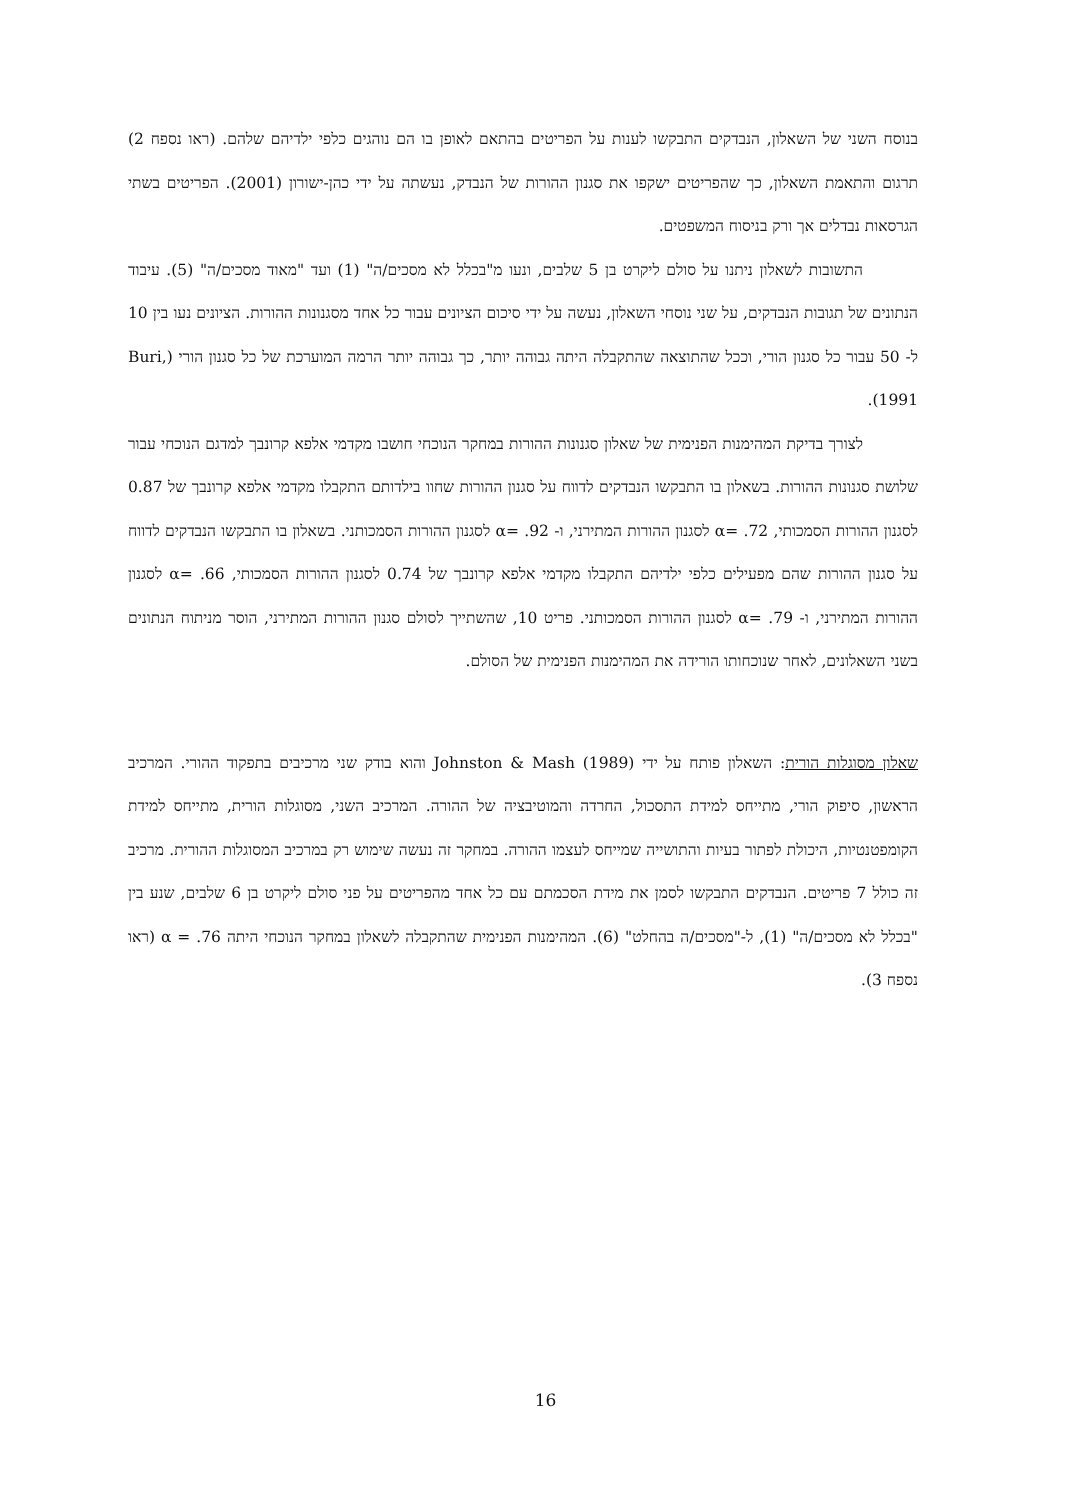בנוסח השני של השאלון, הנבדקים התבקשו לענות על הפריטים בהתאם לאופן בו הם נוהגים כלפי ילדיהם שלהם. (ראו נספח 2) תרגום והתאמת השאלון, כך שהפריטים ישקפו את סגנון ההורות של הנבדק, נעשתה על ידי כהן-ישורון (2001). הפריטים בשתי הגרסאות נבדלים אך ורק בניסוח המשפטים.
התשובות לשאלון ניתנו על סולם ליקרט בן 5 שלבים, ונעו מ"בכלל לא מסכים/ה" (1) ועד "מאוד מסכים/ה" (5). עיבוד הנתונים של תגובות הנבדקים, על שני נוסחי השאלון, נעשה על ידי סיכום הציונים עבור כל אחד מסגנונות ההורות. הציונים נעו בין 10 ל- 50 עבור כל סגנון הורי, וככל שהתוצאה שהתקבלה היתה גבוהה יותר, כך גבוהה יותר הרמה המוערכת של כל סגנון הורי (Buri, 1991).
לצורך בדיקת המהימנות הפנימית של שאלון סגנונות ההורות במחקר הנוכחי חושבו מקדמי אלפא קרונבך למדגם הנוכחי עבור שלושת סגנונות ההורות. בשאלון בו התבקשו הנבדקים לדווח על סגנון ההורות שחוו בילדותם התקבלו מקדמי אלפא קרונבך של 0.87 לסגנון ההורות הסמכותי, α= .72 לסגנון ההורות המתירני, ו- α= .92 לסגנון ההורות הסמכותני. בשאלון בו התבקשו הנבדקים לדווח על סגנון ההורות שהם מפעילים כלפי ילדיהם התקבלו מקדמי אלפא קרונבך של 0.74 לסגנון ההורות הסמכותי, α= .66 לסגנון ההורות המתירני, ו- α= .79 לסגנון ההורות הסמכותני. פריט 10, שהשתייך לסולם סגנון ההורות המתירני, הוסר מניתוח הנתונים בשני השאלונים, לאחר שנוכחותו הורידה את המהימנות הפנימית של הסולם.
שאלון מסוגלות הורית: השאלון פותח על ידי Johnston & Mash (1989) והוא בודק שני מרכיבים בתפקוד ההורי. המרכיב הראשון, סיפוק הורי, מתייחס למידת התסכול, החרדה והמוטיבציה של ההורה. המרכיב השני, מסוגלות הורית, מתייחס למידת הקומפטנטיות, היכולת לפתור בעיות והתושייה שמייחס לעצמו ההורה. במחקר זה נעשה שימוש רק במרכיב המסוגלות ההורית. מרכיב זה כולל 7 פריטים. הנבדקים התבקשו לסמן את מידת הסכמתם עם כל אחד מהפריטים על פני סולם ליקרט בן 6 שלבים, שנע בין "בכלל לא מסכים/ה" (1), ל-"מסכים/ה בהחלט" (6). המהימנות הפנימית שהתקבלה לשאלון במחקר הנוכחי היתה α = .76 (ראו נספח 3).
16